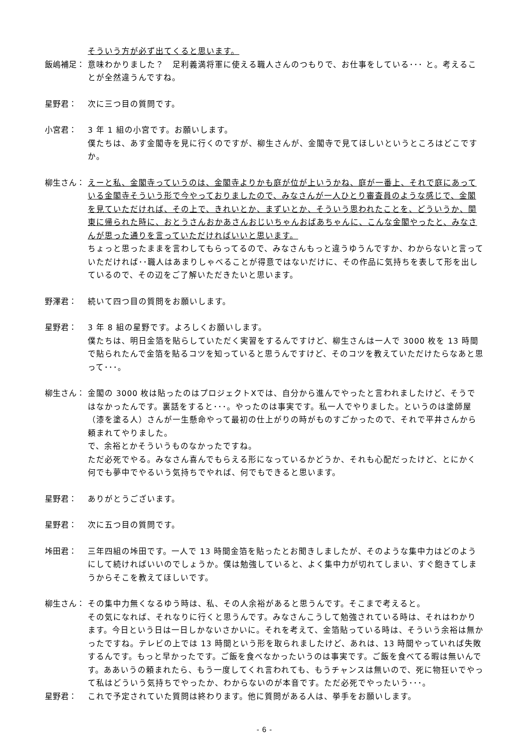そういう方が必ず出てくると思います。
飯嶋補足： 意味わかりました？　足利義満将軍に使える職人さんのつもりで、お仕事をしている･･･ と。考えることが全然違うんですね。
星野君： 次に三つ目の質問です。
小宮君： 3 年 1 組の小宮です。お願いします。
僕たちは、あす金閣寺を見に行くのですが、柳生さんが、金閣寺で見てほしいというところはどこですか。
柳生さん： えーと私、金閣寺っていうのは、金閣寺よりかも庭が位が上いうかね、庭が一番上、それで庭にあっている金閣寺そういう形で今やっておりましたので、みなさんが一人ひとり審査員のような感じで、金閣を見ていただければ、その上で、きれいとか、まずいとか、そういう思われたことを、どういうか、関東に帰られた時に、おとうさんおかあさんおじいちゃんおばあちゃんに、こんな金閣やったと、みなさんが思った通りを言っていただければいいと思います。
ちょっと思ったままを言わしてもらってるので、みなさんもっと違うゆうんですか、わからないと言っていただければ･･職人はあまりしゃべることが得意ではないだけに、その作品に気持ちを表して形を出しているので、その辺をご了解いただきたいと思います。
野澤君： 続いて四つ目の質問をお願いします。
星野君： 3 年 8 組の星野です。よろしくお願いします。
僕たちは、明日金箔を貼らしていただく実習をするんですけど、柳生さんは一人で 3000 枚を 13 時間で貼られたんで金箔を貼るコツを知っていると思うんですけど、そのコツを教えていただけたらなあと思って･･･。
柳生さん： 金閣の 3000 枚は貼ったのはプロジェクトXでは、自分から進んでやったと言われましたけど、そうではなかったんです。裏話をすると･･･。やったのは事実です。私一人でやりました。というのは塗師屋（漆を塗る人）さんが一生懸命やって最初の仕上がりの時がものすごかったので、それで平井さんから頼まれてやりました。
で、余裕とかそういうものなかったですね。
ただ必死でやる。みなさん喜んでもらえる形になっているかどうか、それも心配だったけど、とにかく何でも夢中でやるいう気持ちでやれば、何でもできると思います。
星野君： ありがとうございます。
星野君： 次に五つ目の質問です。
垰田君： 三年四組の垰田です。一人で 13 時間金箔を貼ったとお聞きしましたが、そのような集中力はどのようにして続ければいいのでしょうか。僕は勉強していると、よく集中力が切れてしまい、すぐ飽きてしまうからそこを教えてほしいです。
柳生さん： その集中力無くなるゆう時は、私、その人余裕があると思うんです。そこまで考えると。
その気になれば、それなりに行くと思うんです。みなさんこうして勉強されている時は、それはわかります。今日という日は一日しかないさかいに。それを考えて、金箔貼っている時は、そういう余裕は無かったですね。テレビの上では 13 時間という形を取られましたけど、あれは、13 時間やっていれば失敗するんです。もっと早かったです。ご飯を食べなかったいうのは事実です。ご飯を食べてる暇は無いんです。ああいうの頼まれたら、もう一度してくれ言われても、もうチャンスは無いので、死に物狂いでやって私はどういう気持ちでやったか、わからないのが本音です。ただ必死でやったいう･･･。
星野君： これで予定されていた質問は終わります。他に質問がある人は、挙手をお願いします。
- 6 -